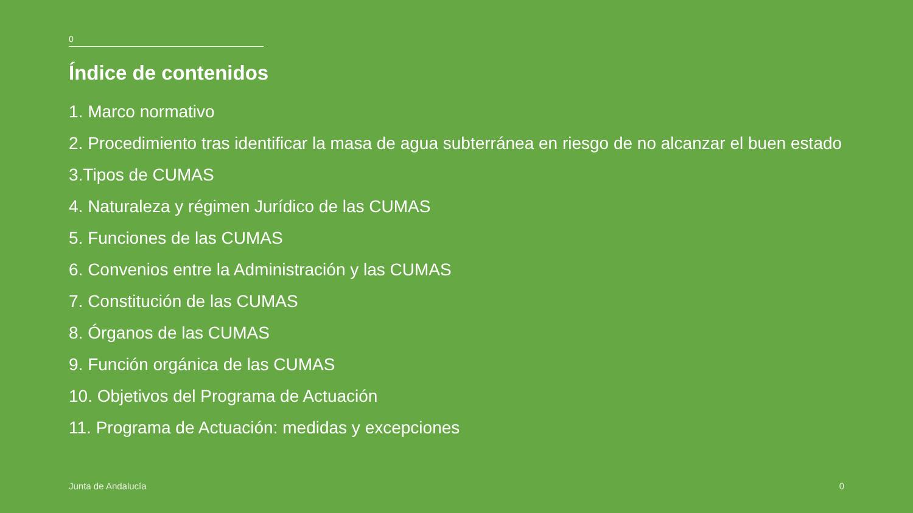0
Índice de contenidos
1. Marco normativo
2. Procedimiento tras identificar la masa de agua subterránea en riesgo de no alcanzar el buen estado
3.Tipos de CUMAS
4. Naturaleza y régimen Jurídico de las CUMAS
5. Funciones de las CUMAS
6. Convenios entre la Administración y las CUMAS
7. Constitución de las CUMAS
8. Órganos de las CUMAS
9. Función orgánica de las CUMAS
10. Objetivos del Programa de Actuación
11. Programa de Actuación: medidas y excepciones
Junta de Andalucía 0